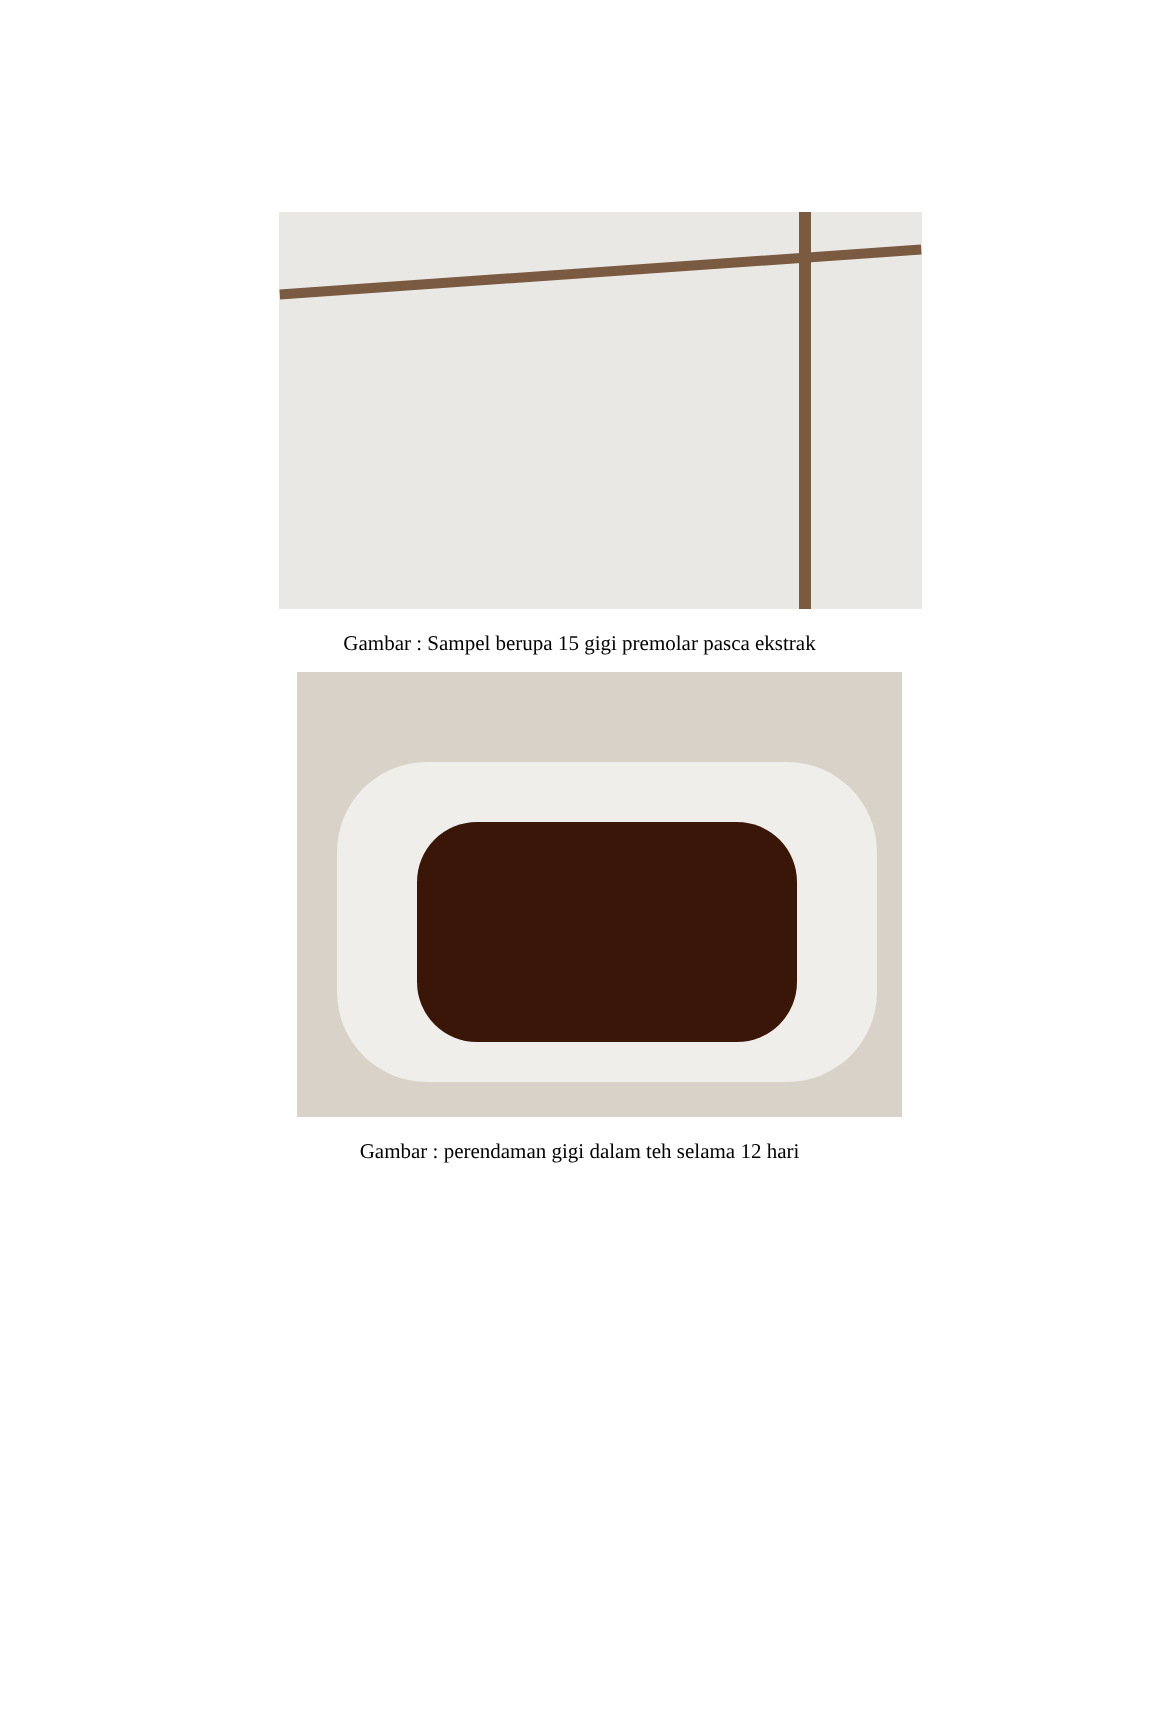Gambar : Sampel berupa 15 gigi premolar pasca ekstrak
Gambar : perendaman gigi dalam teh selama 12 hari